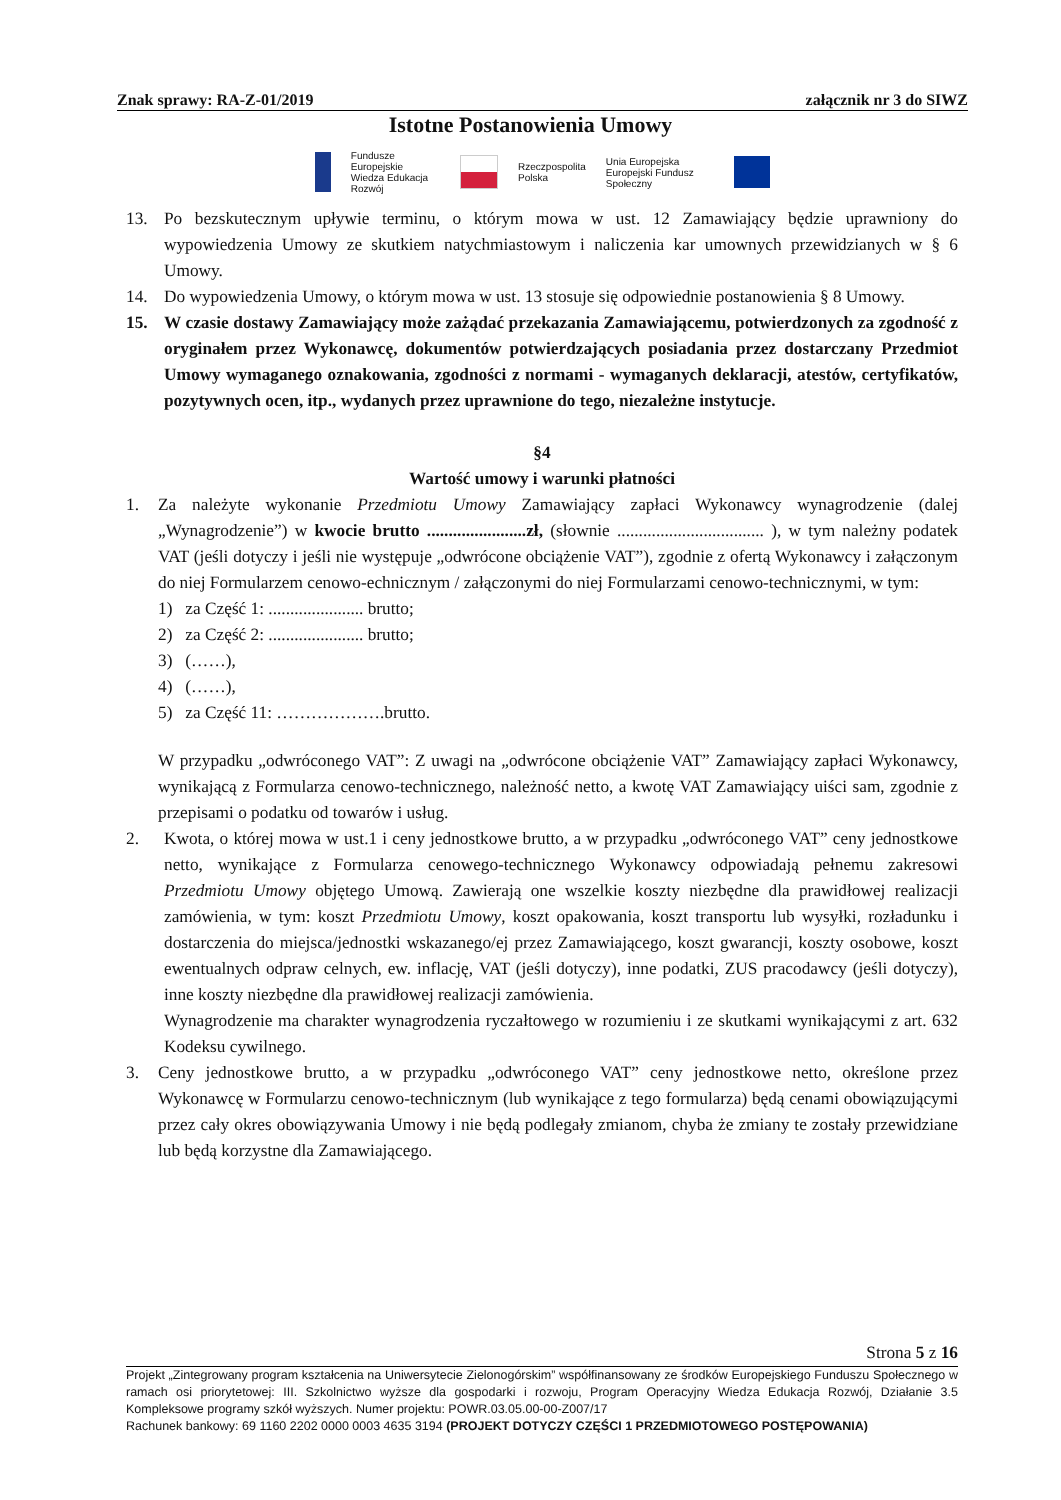Znak sprawy: RA-Z-01/2019 załącznik nr 3 do SIWZ
Istotne Postanowienia Umowy
Fundusze
Europejskie
Wiedza Edukacja Rozwój
Rzeczpospolita
Polska
Unia Europejska
Europejski Fundusz Społeczny
13. Po bezskutecznym upływie terminu, o którym mowa w ust. 12 Zamawiający będzie uprawniony do wypowiedzenia Umowy ze skutkiem natychmiastowym i naliczenia kar umownych przewidzianych w § 6 Umowy.
14. Do wypowiedzenia Umowy, o którym mowa w ust. 13 stosuje się odpowiednie postanowienia § 8 Umowy.
15. W czasie dostawy Zamawiający może zażądać przekazania Zamawiającemu, potwierdzonych za zgodność z oryginałem przez Wykonawcę, dokumentów potwierdzających posiadania przez dostarczany Przedmiot Umowy wymaganego oznakowania, zgodności z normami - wymaganych deklaracji, atestów, certyfikatów, pozytywnych ocen, itp., wydanych przez uprawnione do tego, niezależne instytucje.
§4
Wartość umowy i warunki płatności
1. Za należyte wykonanie Przedmiotu Umowy Zamawiający zapłaci Wykonawcy wynagrodzenie (dalej „Wynagrodzenie”) w kwocie brutto .......................zł, (słownie .................................. ), w tym należny podatek VAT (jeśli dotyczy i jeśli nie występuje „odwrócone obciążenie VAT”), zgodnie z ofertą Wykonawcy i załączonym do niej Formularzem cenowo-echnicznym / załączonymi do niej Formularzami cenowo-technicznymi, w tym:
1) za Część 1: ...................... brutto;
2) za Część 2: ...................... brutto;
3) (……),
4) (……),
5) za Część 11: ……………….brutto.
W przypadku „odwróconego VAT”: Z uwagi na „odwrócone obciążenie VAT” Zamawiający zapłaci Wykonawcy, wynikającą z Formularza cenowo-technicznego, należność netto, a kwotę VAT Zamawiający uiści sam, zgodnie z przepisami o podatku od towarów i usług.
2. Kwota, o której mowa w ust.1 i ceny jednostkowe brutto, a w przypadku „odwróconego VAT” ceny jednostkowe netto, wynikające z Formularza cenowego-technicznego Wykonawcy odpowiadają pełnemu zakresowi Przedmiotu Umowy objętego Umową. Zawierają one wszelkie koszty niezbędne dla prawidłowej realizacji zamówienia, w tym: koszt Przedmiotu Umowy, koszt opakowania, koszt transportu lub wysyłki, rozładunku i dostarczenia do miejsca/jednostki wskazanego/ej przez Zamawiającego, koszt gwarancji, koszty osobowe, koszt ewentualnych odpraw celnych, ew. inflację, VAT (jeśli dotyczy), inne podatki, ZUS pracodawcy (jeśli dotyczy), inne koszty niezbędne dla prawidłowej realizacji zamówienia.
Wynagrodzenie ma charakter wynagrodzenia ryczałtowego w rozumieniu i ze skutkami wynikającymi z art. 632 Kodeksu cywilnego.
3. Ceny jednostkowe brutto, a w przypadku „odwróconego VAT” ceny jednostkowe netto, określone przez Wykonawcę w Formularzu cenowo-technicznym (lub wynikające z tego formularza) będą cenami obowiązującymi przez cały okres obowiązywania Umowy i nie będą podlegały zmianom, chyba że zmiany te zostały przewidziane lub będą korzystne dla Zamawiającego.
Strona 5 z 16
Projekt „Zintegrowany program kształcenia na Uniwersytecie Zielonogórskim” współfinansowany ze środków Europejskiego Funduszu Społecznego w ramach osi priorytetowej: III. Szkolnictwo wyższe dla gospodarki i rozwoju, Program Operacyjny Wiedza Edukacja Rozwój, Działanie 3.5 Kompleksowe programy szkół wyższych. Numer projektu: POWR.03.05.00-00-Z007/17
Rachunek bankowy: 69 1160 2202 0000 0003 4635 3194 (PROJEKT DOTYCZY CZĘŚCI 1 PRZEDMIOTOWEGO POSTĘPOWANIA)